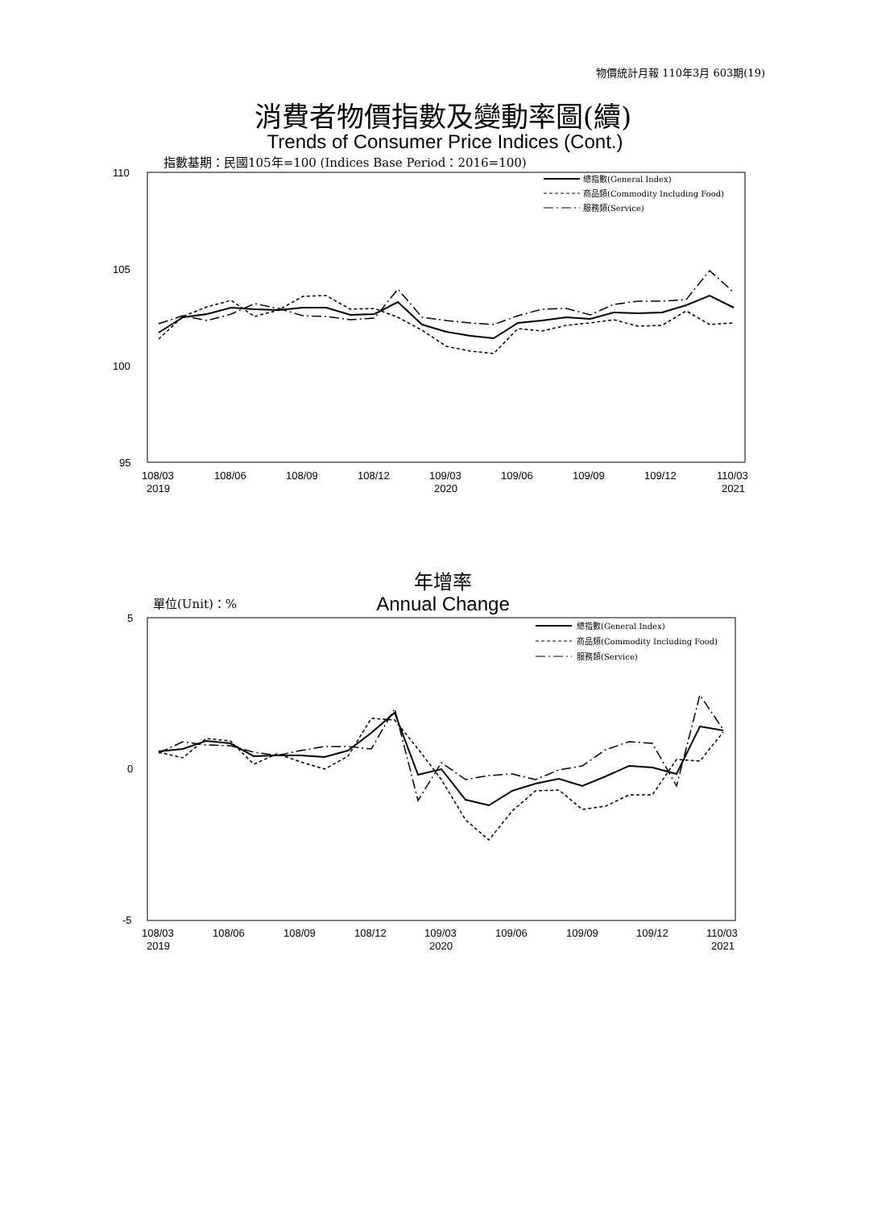物價統計月報 110年3月 603期(19)
消費者物價指數及變動率圖(續)
Trends of Consumer Price Indices (Cont.)
指數基期：民國105年=100 (Indices Base Period：2016=100)
110
105
100
95
108/03
2019
108/06
108/09
108/12
109/03
2020
109/06
109/09
109/12
110/03
2021
總指數(General Index)
商品類(Commodity Including Food)
服務類(Service)
年增率
Annual Change 單位(Unit)：%
5
0
-5
108/03
2019
108/06
108/09
108/12
109/03
2020
109/06
109/09
109/12
110/03
2021
總指數(General Index)
商品類(Commodity Including Food)
服務類(Service)